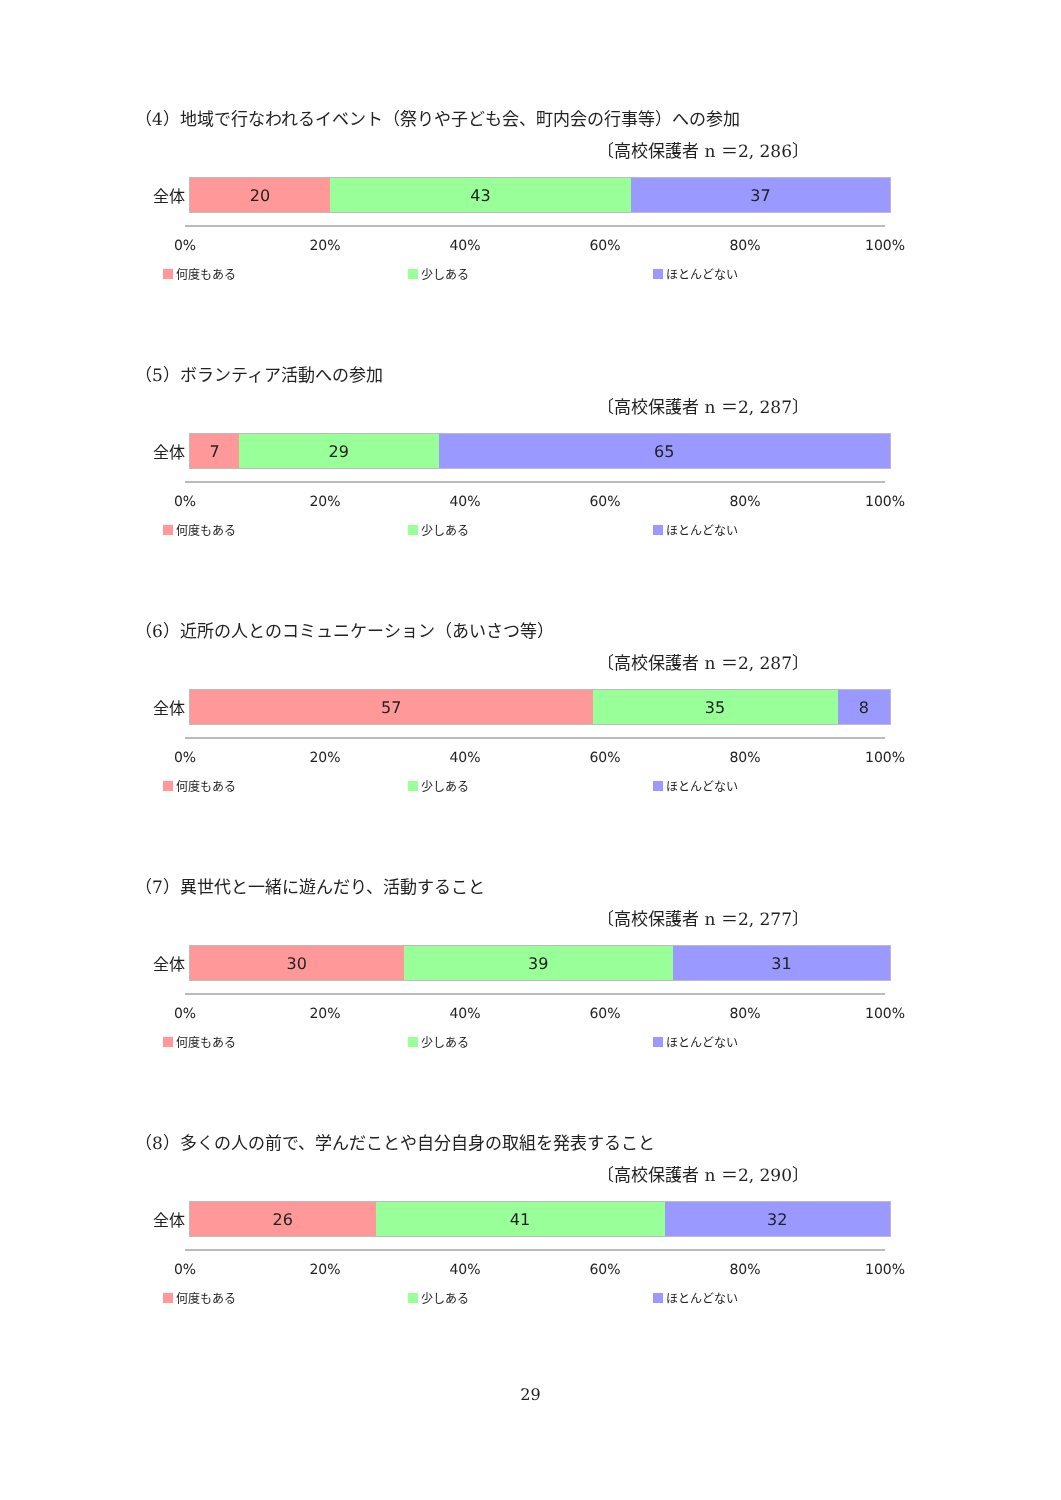（4）地域で行なわれるイベント（祭りや子ども会、町内会の行事等）への参加
〔高校保護者 n ＝2, 286〕
全体
20 43 37
0% 20% 40% 60% 80% 100%
何度もある 少しある ほとんどない
（5）ボランティア活動への参加
〔高校保護者 n ＝2, 287〕
全体
7 29 65
0% 20% 40% 60% 80% 100%
何度もある 少しある ほとんどない
（6）近所の人とのコミュニケーション（あいさつ等）
〔高校保護者 n ＝2, 287〕
全体
57 35 8
0% 20% 40% 60% 80% 100%
何度もある 少しある ほとんどない
（7）異世代と一緒に遊んだり、活動すること
〔高校保護者 n ＝2, 277〕
全体
30 39 31
0% 20% 40% 60% 80% 100%
何度もある 少しある ほとんどない
（8）多くの人の前で、学んだことや自分自身の取組を発表すること
〔高校保護者 n ＝2, 290〕
全体
26 41 32
0% 20% 40% 60% 80% 100%
何度もある 少しある ほとんどない
29